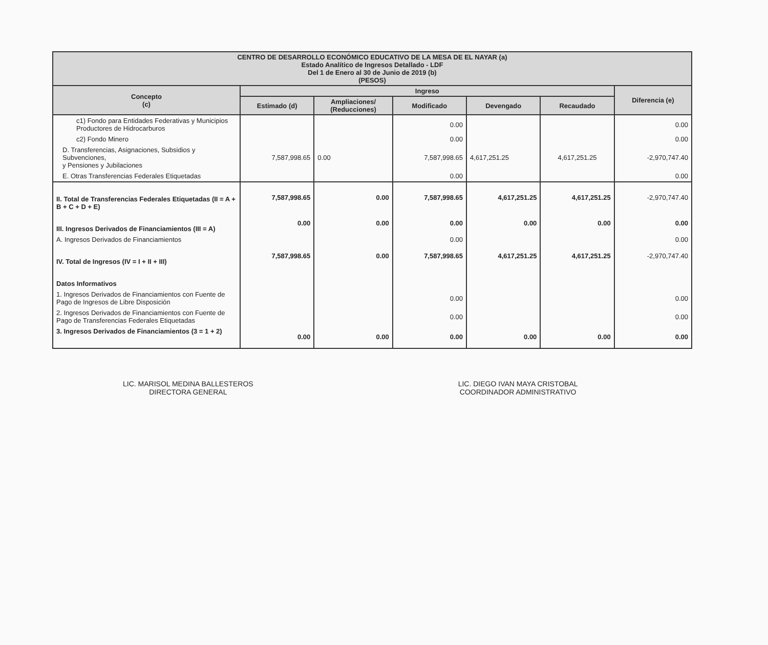| CENTRO DE DESARROLLO ECONÓMICO EDUCATIVO DE LA MESA DE EL NAYAR (a) Estado Analítico de Ingresos Detallado - LDF Del 1 de Enero al 30 de Junio de 2019 (b) (PESOS) | | | | | | |
| --- | --- | --- | --- | --- | --- | --- |
| Concepto (c) | Ingreso | | | | | Diferencia (e) |
| | Estimado (d) | Ampliaciones/ (Reducciones) | Modificado | Devengado | Recaudado | |
| c1) Fondo para Entidades Federativas y Municipios Productores de Hidrocarburos | | | 0.00 | | | 0.00 |
| c2) Fondo Minero | | | 0.00 | | | 0.00 |
| D. Transferencias, Asignaciones, Subsidios y Subvenciones, y Pensiones y Jubilaciones | 7,587,998.65 | 0.00 | 7,587,998.65 | 4,617,251.25 | 4,617,251.25 | -2,970,747.40 |
| E. Otras Transferencias Federales Etiquetadas | | | 0.00 | | | 0.00 |
| II. Total de Transferencias Federales Etiquetadas (II = A + B + C + D + E) | 7,587,998.65 | 0.00 | 7,587,998.65 | 4,617,251.25 | 4,617,251.25 | -2,970,747.40 |
| III. Ingresos Derivados de Financiamientos (III = A) | 0.00 | 0.00 | 0.00 | 0.00 | 0.00 | 0.00 |
| A. Ingresos Derivados de Financiamientos | | | 0.00 | | | 0.00 |
| IV. Total de Ingresos (IV = I + II + III) | 7,587,998.65 | 0.00 | 7,587,998.65 | 4,617,251.25 | 4,617,251.25 | -2,970,747.40 |
| Datos Informativos | | | | | | |
| 1. Ingresos Derivados de Financiamientos con Fuente de Pago de Ingresos de Libre Disposición | | | 0.00 | | | 0.00 |
| 2. Ingresos Derivados de Financiamientos con Fuente de Pago de Transferencias Federales Etiquetadas | | | 0.00 | | | 0.00 |
| 3. Ingresos Derivados de Financiamientos (3 = 1 + 2) | 0.00 | 0.00 | 0.00 | 0.00 | 0.00 | 0.00 |
LIC. MARISOL MEDINA BALLESTEROS
DIRECTORA GENERAL
LIC. DIEGO IVAN MAYA CRISTOBAL
COORDINADOR ADMINISTRATIVO